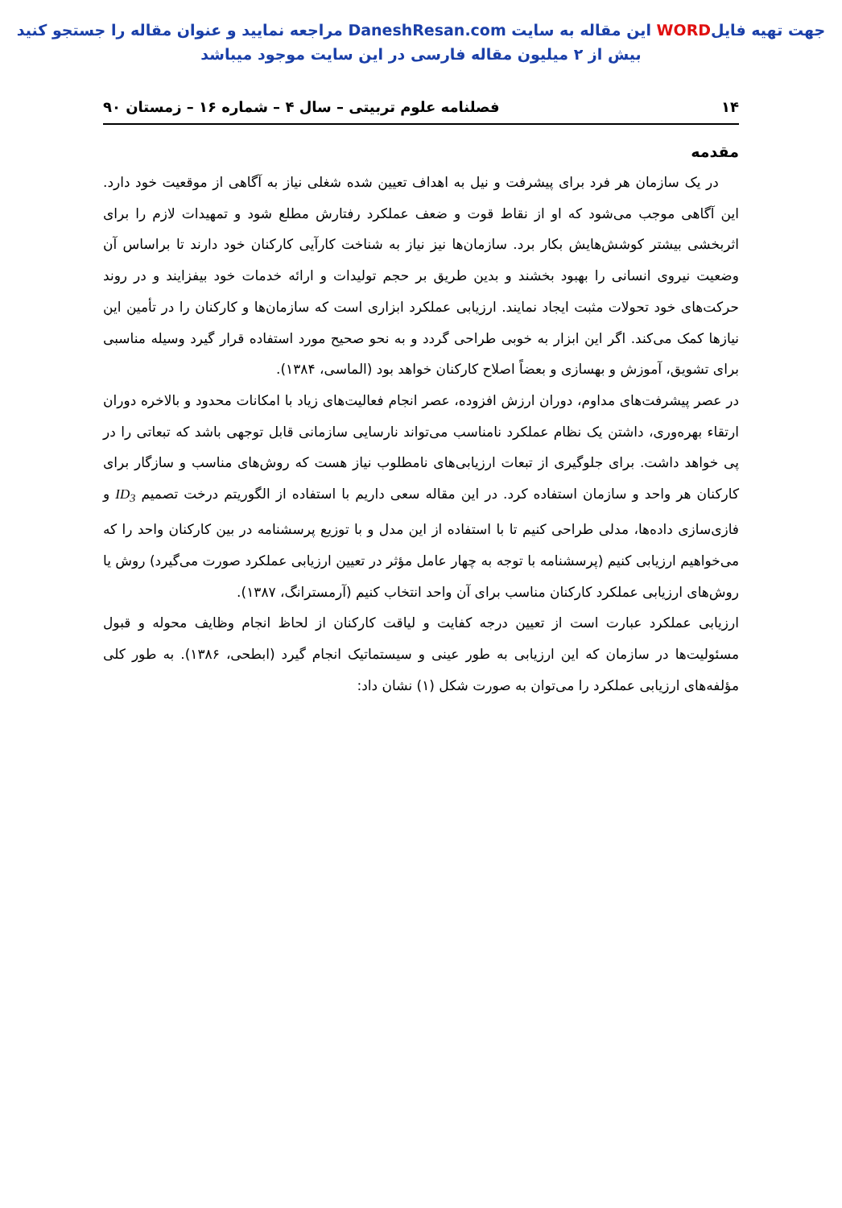جهت تهیه فایلWORD این مقاله به سایت DaneshResan.com مراجعه نمایید و عنوان مقاله را جستجو کنید
بیش از ۲ میلیون مقاله فارسی در این سایت موجود میباشد
۱۴ فصلنامه علوم تربیتی – سال ۴ – شماره ۱۶ – زمستان ۹۰
مقدمه
در یک سازمان هر فرد برای پیشرفت و نیل به اهداف تعیین شده شغلی نیاز به آگاهی از موقعیت خود دارد. این آگاهی موجب می‌شود که او از نقاط قوت و ضعف عملکرد رفتارش مطلع شود و تمهیدات لازم را برای اثربخشی بیشتر کوشش‌هایش بکار برد. سازمان‌ها نیز نیاز به شناخت کارآیی کارکنان خود دارند تا براساس آن وضعیت نیروی انسانی را بهبود بخشند و بدین طریق بر حجم تولیدات و ارائه خدمات خود بیفزایند و در روند حرکت‌های خود تحولات مثبت ایجاد نمایند. ارزیابی عملکرد ابزاری است که سازمان‌ها و کارکنان را در تأمین این نیازها کمک می‌کند. اگر این ابزار به خوبی طراحی گردد و به نحو صحیح مورد استفاده قرار گیرد وسیله مناسبی برای تشویق، آموزش و بهسازی و بعضاً اصلاح کارکنان خواهد بود (الماسی، ۱۳۸۴).
در عصر پیشرفت‌های مداوم، دوران ارزش افزوده، عصر انجام فعالیت‌های زیاد با امکانات محدود و بالاخره دوران ارتقاء بهره‌وری، داشتن یک نظام عملکرد نامناسب می‌تواند نارسایی سازمانی قابل توجهی باشد که تبعاتی را در پی خواهد داشت. برای جلوگیری از تبعات ارزیابی‌های نامطلوب نیاز هست که روش‌های مناسب و سازگار برای کارکنان هر واحد و سازمان استفاده کرد. در این مقاله سعی داریم با استفاده از الگوریتم درخت تصمیم ID<sub>3</sub> و فازی‌سازی داده‌ها، مدلی طراحی کنیم تا با استفاده از این مدل و با توزیع پرسشنامه در بین کارکنان واحد را که می‌خواهیم ارزیابی کنیم (پرسشنامه با توجه به چهار عامل مؤثر در تعیین ارزیابی عملکرد صورت می‌گیرد) روش یا روش‌های ارزیابی عملکرد کارکنان مناسب برای آن واحد انتخاب کنیم (آرمسترانگ، ۱۳۸۷).
ارزیابی عملکرد عبارت است از تعیین درجه کفایت و لیاقت کارکنان از لحاظ انجام وظایف محوله و قبول مسئولیت‌ها در سازمان که این ارزیابی به طور عینی و سیستماتیک انجام گیرد (ابطحی، ۱۳۸۶). به طور کلی مؤلفه‌های ارزیابی عملکرد را می‌توان به صورت شکل (۱) نشان داد: